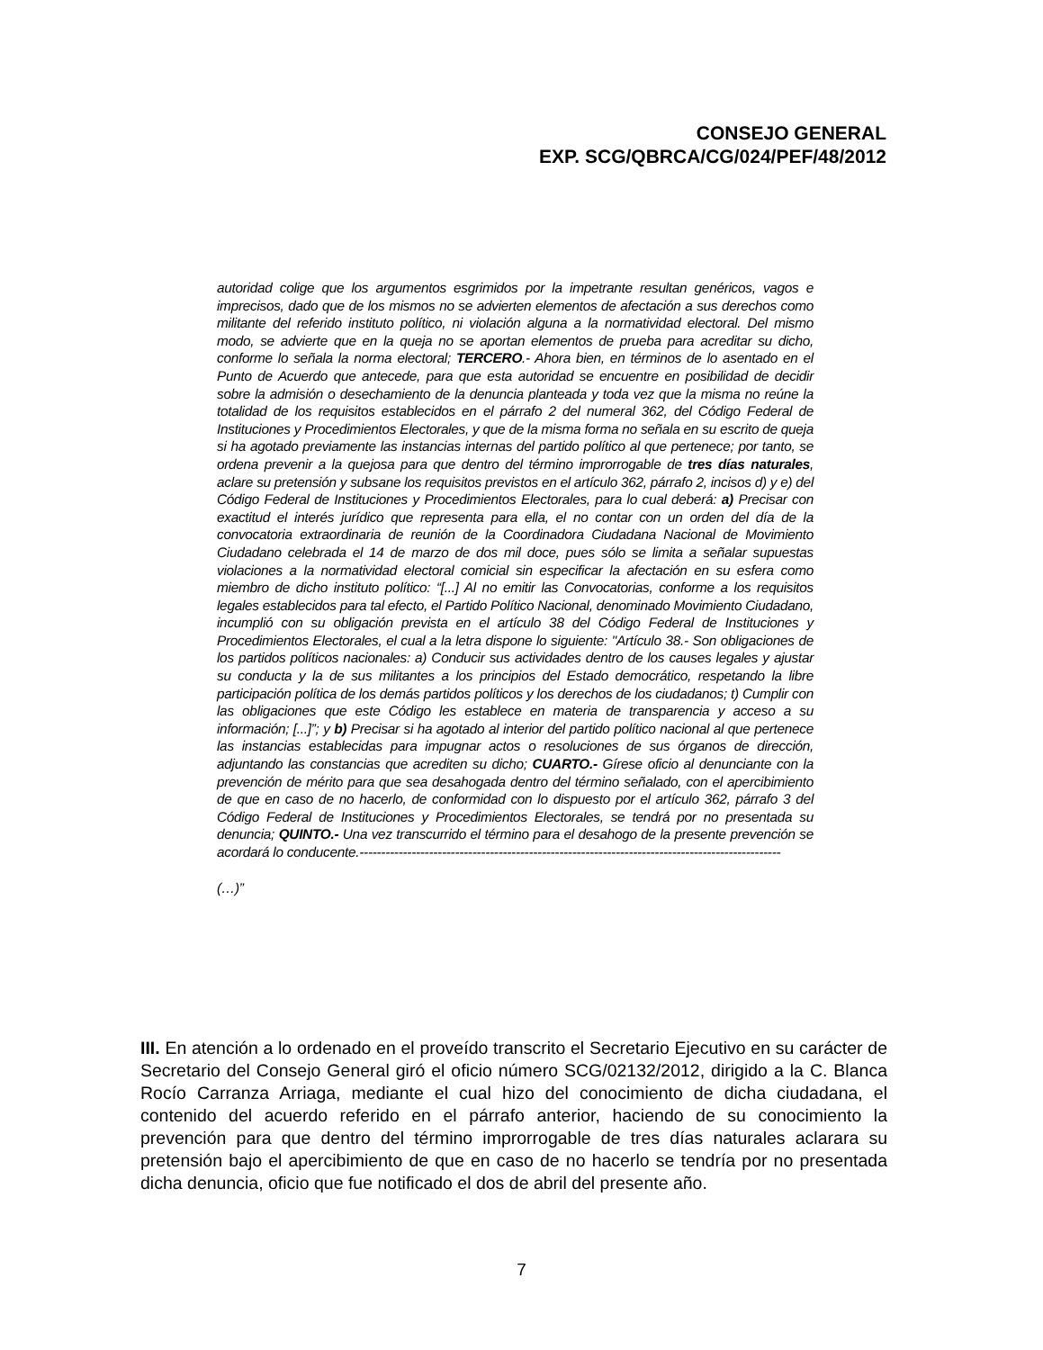CONSEJO GENERAL
EXP. SCG/QBRCA/CG/024/PEF/48/2012
autoridad colige que los argumentos esgrimidos por la impetrante resultan genéricos, vagos e imprecisos, dado que de los mismos no se advierten elementos de afectación a sus derechos como militante del referido instituto político, ni violación alguna a la normatividad electoral. Del mismo modo, se advierte que en la queja no se aportan elementos de prueba para acreditar su dicho, conforme lo señala la norma electoral; TERCERO.- Ahora bien, en términos de lo asentado en el Punto de Acuerdo que antecede, para que esta autoridad se encuentre en posibilidad de decidir sobre la admisión o desechamiento de la denuncia planteada y toda vez que la misma no reúne la totalidad de los requisitos establecidos en el párrafo 2 del numeral 362, del Código Federal de Instituciones y Procedimientos Electorales, y que de la misma forma no señala en su escrito de queja si ha agotado previamente las instancias internas del partido político al que pertenece; por tanto, se ordena prevenir a la quejosa para que dentro del término improrrogable de tres días naturales, aclare su pretensión y subsane los requisitos previstos en el artículo 362, párrafo 2, incisos d) y e) del Código Federal de Instituciones y Procedimientos Electorales, para lo cual deberá: a) Precisar con exactitud el interés jurídico que representa para ella, el no contar con un orden del día de la convocatoria extraordinaria de reunión de la Coordinadora Ciudadana Nacional de Movimiento Ciudadano celebrada el 14 de marzo de dos mil doce, pues sólo se limita a señalar supuestas violaciones a la normatividad electoral comicial sin especificar la afectación en su esfera como miembro de dicho instituto político: “[...] Al no emitir las Convocatorias, conforme a los requisitos legales establecidos para tal efecto, el Partido Político Nacional, denominado Movimiento Ciudadano, incumplió con su obligación prevista en el artículo 38 del Código Federal de Instituciones y Procedimientos Electorales, el cual a la letra dispone lo siguiente: "Artículo 38.- Son obligaciones de los partidos políticos nacionales: a) Conducir sus actividades dentro de los causes legales y ajustar su conducta y la de sus militantes a los principios del Estado democrático, respetando la libre participación política de los demás partidos políticos y los derechos de los ciudadanos; t) Cumplir con las obligaciones que este Código les establece en materia de transparencia y acceso a su información; [...]”; y b) Precisar si ha agotado al interior del partido político nacional al que pertenece las instancias establecidas para impugnar actos o resoluciones de sus órganos de dirección, adjuntando las constancias que acrediten su dicho; CUARTO.- Gírese oficio al denunciante con la prevención de mérito para que sea desahogada dentro del término señalado, con el apercibimiento de que en caso de no hacerlo, de conformidad con lo dispuesto por el artículo 362, párrafo 3 del Código Federal de Instituciones y Procedimientos Electorales, se tendrá por no presentada su denuncia; QUINTO.- Una vez transcurrido el término para el desahogo de la presente prevención se acordará lo conducente.-------------------------------------------------------------------------------------------------
(…)”
III. En atención a lo ordenado en el proveído transcrito el Secretario Ejecutivo en su carácter de Secretario del Consejo General giró el oficio número SCG/02132/2012, dirigido a la C. Blanca Rocío Carranza Arriaga, mediante el cual hizo del conocimiento de dicha ciudadana, el contenido del acuerdo referido en el párrafo anterior, haciendo de su conocimiento la prevención para que dentro del término improrrogable de tres días naturales aclarara su pretensión bajo el apercibimiento de que en caso de no hacerlo se tendría por no presentada dicha denuncia, oficio que fue notificado el dos de abril del presente año.
7